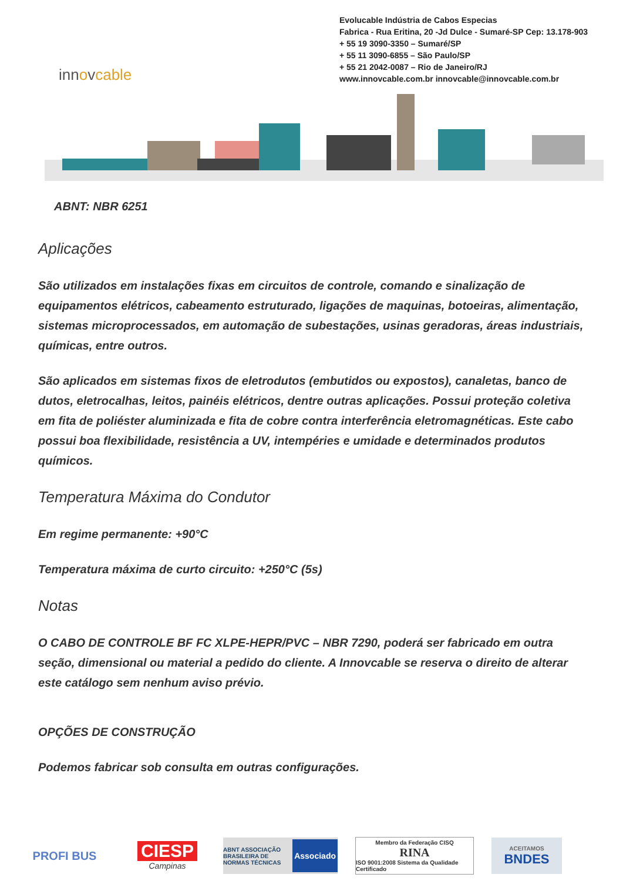innovcable
Evolucable Indústria de Cabos Especias
Fabrica - Rua Eritina, 20 -Jd Dulce - Sumaré-SP Cep: 13.178-903
+ 55 19 3090-3350 – Sumaré/SP
+ 55 11 3090-6855 – São Paulo/SP
+ 55 21 2042-0087 – Rio de Janeiro/RJ
www.innovcable.com.br innovcable@innovcable.com.br
ABNT: NBR 6251
Aplicações
São utilizados em instalações fixas em circuitos de controle, comando e sinalização de equipamentos elétricos, cabeamento estruturado, ligações de maquinas, botoeiras, alimentação, sistemas microprocessados, em automação de subestações, usinas geradoras, áreas industriais, químicas, entre outros.
São aplicados em sistemas fixos de eletrodutos (embutidos ou expostos), canaletas, banco de dutos, eletrocalhas, leitos, painéis elétricos, dentre outras aplicações. Possui proteção coletiva em fita de poliéster aluminizada e fita de cobre contra interferência eletromagnéticas. Este cabo possui boa flexibilidade, resistência a UV, intempéries e umidade e determinados produtos químicos.
Temperatura Máxima do Condutor
Em regime permanente: +90°C
Temperatura máxima de curto circuito: +250°C (5s)
Notas
O CABO DE CONTROLE BF FC XLPE-HEPR/PVC – NBR 7290, poderá ser fabricado em outra seção, dimensional ou material a pedido do cliente. A Innovcable se reserva o direito de alterar este catálogo sem nenhum aviso prévio.
OPÇÕES DE CONSTRUÇÃO
Podemos fabricar sob consulta em outras configurações.
PROFI BUS
CIESP
Campinas
ABNT ASSOCIAÇÃO BRASILEIRA DE NORMAS TÉCNICAS Associado
Membro da Federação CISQ
RINA
ISO 9001:2008 Sistema da Qualidade Certificado
ACEITAMOS
BNDES